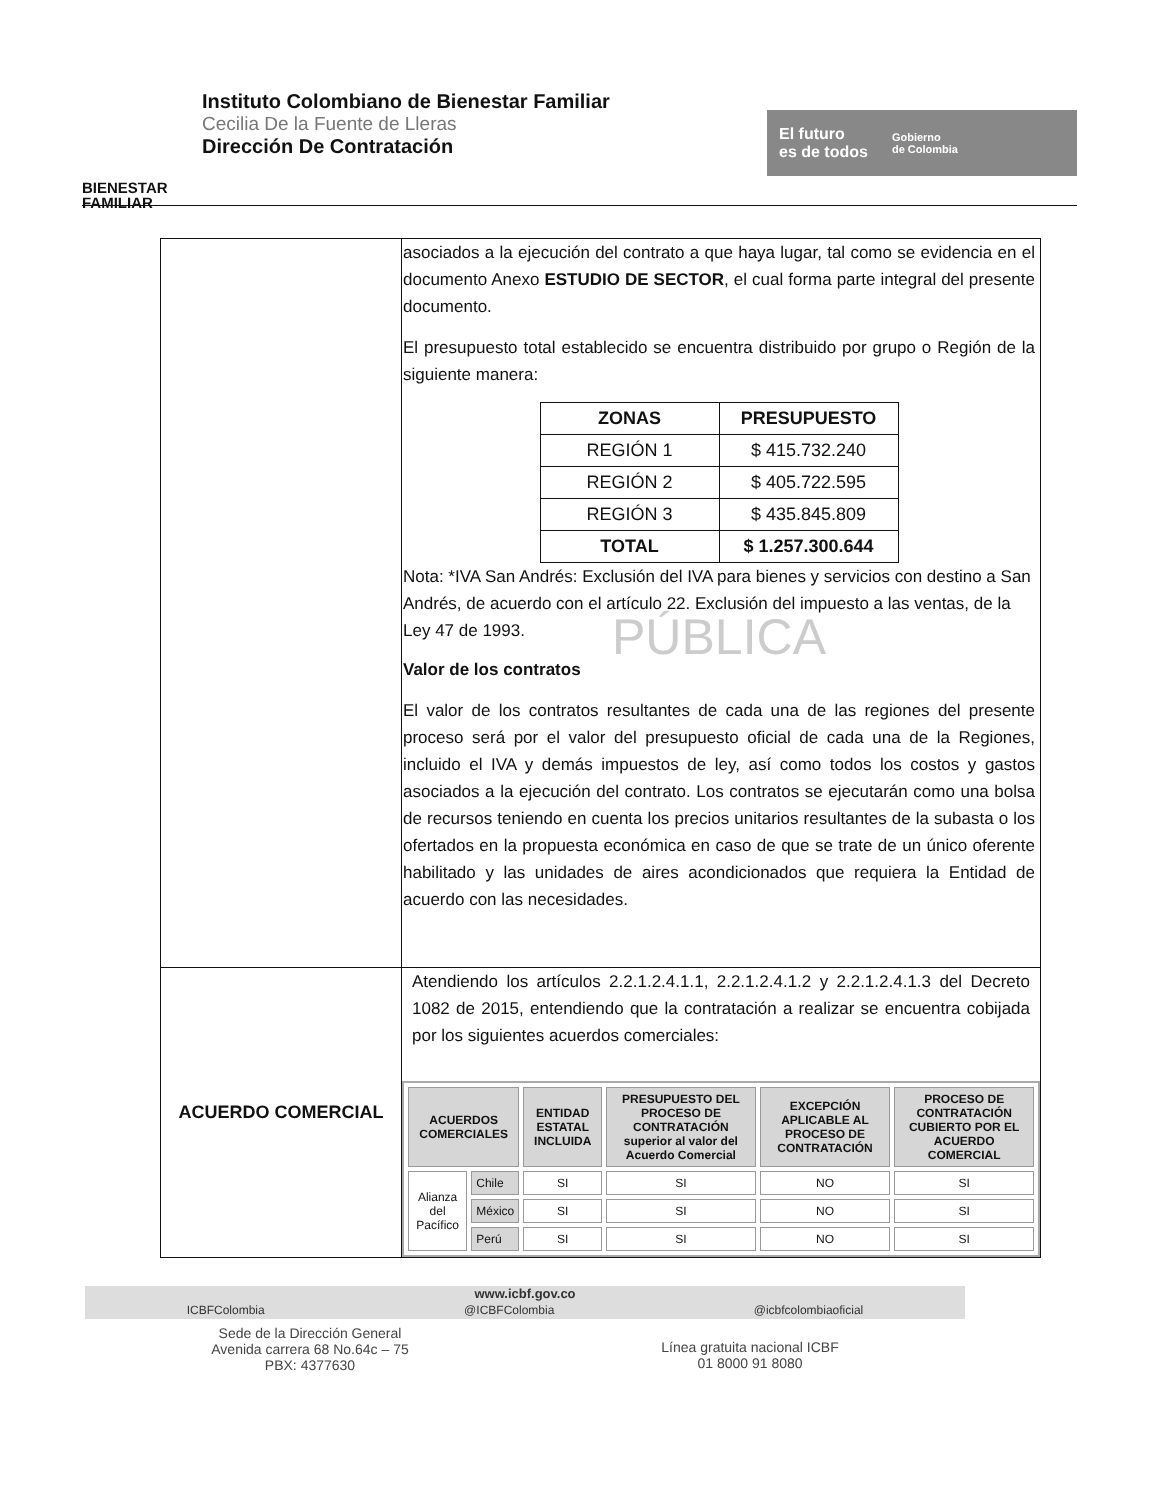BIENESTAR FAMILIAR
Instituto Colombiano de Bienestar Familiar
Cecilia De la Fuente de Lleras
Dirección De Contratación
El futuro
es de todos
Gobierno
de Colombia
| | asociados a la ejecución del contrato a que haya lugar, tal como se evidencia en el documento Anexo ESTUDIO DE SECTOR , el cual forma parte integral del presente documento. El presupuesto total establecido se encuentra distribuido por grupo o Región de la siguiente manera: / ZONAS / PRESUPUESTO / / --- / --- / / REGIÓN 1 / $ 415.732.240 / / REGIÓN 2 / $ 405.722.595 / / REGIÓN 3 / $ 435.845.809 / / TOTAL / $ 1.257.300.644 / Nota: *IVA San Andrés: Exclusión del IVA para bienes y servicios con destino a San Andrés, de acuerdo con el artículo 22. Exclusión del impuesto a las ventas, de la Ley 47 de 1993. PÚBLICA Valor de los contratos El valor de los contratos resultantes de cada una de las regiones del presente proceso será por el valor del presupuesto oficial de cada una de la Regiones, incluido el IVA y demás impuestos de ley, así como todos los costos y gastos asociados a la ejecución del contrato. Los contratos se ejecutarán como una bolsa de recursos teniendo en cuenta los precios unitarios resultantes de la subasta o los ofertados en la propuesta económica en caso de que se trate de un único oferente habilitado y las unidades de aires acondicionados que requiera la Entidad de acuerdo con las necesidades. |
| ACUERDO COMERCIAL | Atendiendo los artículos 2.2.1.2.4.1.1, 2.2.1.2.4.1.2 y 2.2.1.2.4.1.3 del Decreto 1082 de 2015, entendiendo que la contratación a realizar se encuentra cobijada por los siguientes acuerdos comerciales: / ACUERDOS COMERCIALES / / ENTIDAD ESTATAL INCLUIDA / PRESUPUESTO DEL PROCESO DE CONTRATACIÓN superior al valor del Acuerdo Comercial / EXCEPCIÓN APLICABLE AL PROCESO DE CONTRATACIÓN / PROCESO DE CONTRATACIÓN CUBIERTO POR EL ACUERDO COMERCIAL / / --- / --- / --- / --- / --- / --- / / Alianza del Pacífico / Chile / SI / SI / NO / SI / / / México / SI / SI / NO / SI / / / Perú / SI / SI / NO / SI / |
www.icbf.gov.co
ICBFColombia @ICBFColombia @icbfcolombiaoficial
Sede de la Dirección General
Avenida carrera 68 No.64c – 75
PBX: 4377630
Línea gratuita nacional ICBF
01 8000 91 8080